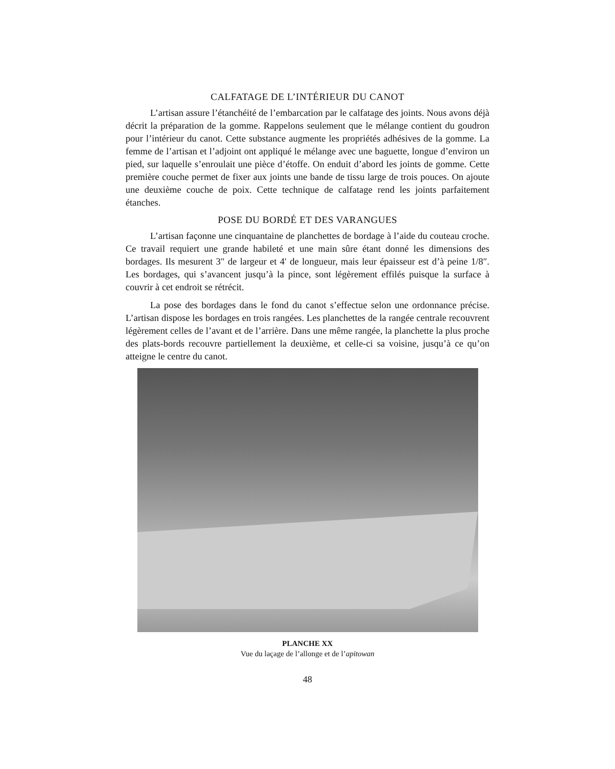CALFATAGE DE L’INTÉRIEUR DU CANOT
L’artisan assure l’étanchéité de l’embarcation par le calfatage des joints. Nous avons déjà décrit la préparation de la gomme. Rappelons seulement que le mélange contient du goudron pour l’intérieur du canot. Cette substance augmente les propriétés adhésives de la gomme. La femme de l’artisan et l’adjoint ont appliqué le mélange avec une baguette, longue d’environ un pied, sur laquelle s’enroulait une pièce d’étoffe. On enduit d’abord les joints de gomme. Cette première couche permet de fixer aux joints une bande de tissu large de trois pouces. On ajoute une deuxième couche de poix. Cette technique de calfatage rend les joints parfaitement étanches.
POSE DU BORDÉ ET DES VARANGUES
L’artisan façonne une cinquantaine de planchettes de bordage à l’aide du couteau croche. Ce travail requiert une grande habileté et une main sûre étant donné les dimensions des bordages. Ils mesurent 3″ de largeur et 4′ de longueur, mais leur épaisseur est d’à peine 1/8″. Les bordages, qui s’avancent jusqu’à la pince, sont légèrement effilés puisque la surface à couvrir à cet endroit se rétrécit.
La pose des bordages dans le fond du canot s’effectue selon une ordonnance précise. L’artisan dispose les bordages en trois rangées. Les planchettes de la rangée centrale recouvrent légèrement celles de l’avant et de l’arrière. Dans une même rangée, la planchette la plus proche des plats-bords recouvre partiellement la deuxième, et celle-ci sa voisine, jusqu’à ce qu’on atteigne le centre du canot.
PLANCHE XX
Vue du laçage de l’allonge et de l’apitowan
48